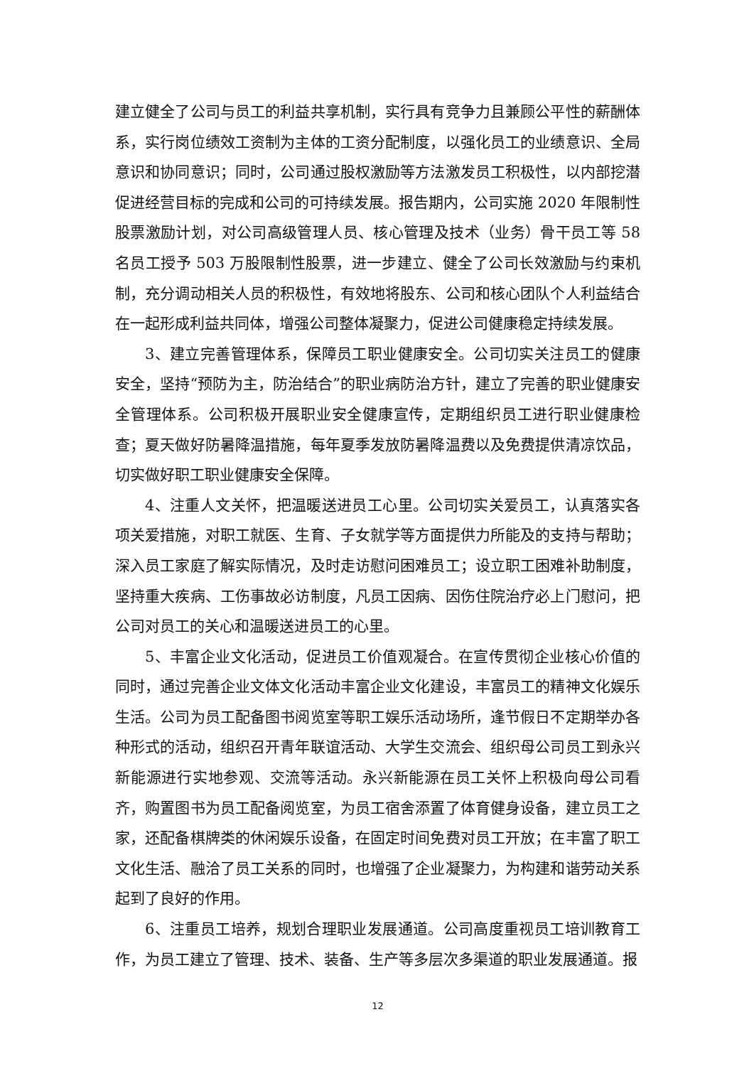建立健全了公司与员工的利益共享机制，实行具有竞争力且兼顾公平性的薪酬体系，实行岗位绩效工资制为主体的工资分配制度，以强化员工的业绩意识、全局意识和协同意识；同时，公司通过股权激励等方法激发员工积极性，以内部挖潜促进经营目标的完成和公司的可持续发展。报告期内，公司实施 2020 年限制性股票激励计划，对公司高级管理人员、核心管理及技术（业务）骨干员工等 58 名员工授予 503 万股限制性股票，进一步建立、健全了公司长效激励与约束机制，充分调动相关人员的积极性，有效地将股东、公司和核心团队个人利益结合在一起形成利益共同体，增强公司整体凝聚力，促进公司健康稳定持续发展。
3、建立完善管理体系，保障员工职业健康安全。公司切实关注员工的健康安全，坚持“预防为主，防治结合”的职业病防治方针，建立了完善的职业健康安全管理体系。公司积极开展职业安全健康宣传，定期组织员工进行职业健康检查；夏天做好防暑降温措施，每年夏季发放防暑降温费以及免费提供清凉饮品，切实做好职工职业健康安全保障。
4、注重人文关怀，把温暖送进员工心里。公司切实关爱员工，认真落实各项关爱措施，对职工就医、生育、子女就学等方面提供力所能及的支持与帮助；深入员工家庭了解实际情况，及时走访慰问困难员工；设立职工困难补助制度，坚持重大疾病、工伤事故必访制度，凡员工因病、因伤住院治疗必上门慰问，把公司对员工的关心和温暖送进员工的心里。
5、丰富企业文化活动，促进员工价值观凝合。在宣传贯彻企业核心价值的同时，通过完善企业文体文化活动丰富企业文化建设，丰富员工的精神文化娱乐生活。公司为员工配备图书阅览室等职工娱乐活动场所，逢节假日不定期举办各种形式的活动，组织召开青年联谊活动、大学生交流会、组织母公司员工到永兴新能源进行实地参观、交流等活动。永兴新能源在员工关怀上积极向母公司看齐，购置图书为员工配备阅览室，为员工宿舍添置了体育健身设备，建立员工之家，还配备棋牌类的休闲娱乐设备，在固定时间免费对员工开放；在丰富了职工文化生活、融洽了员工关系的同时，也增强了企业凝聚力，为构建和谐劳动关系起到了良好的作用。
6、注重员工培养，规划合理职业发展通道。公司高度重视员工培训教育工作，为员工建立了管理、技术、装备、生产等多层次多渠道的职业发展通道。报
12